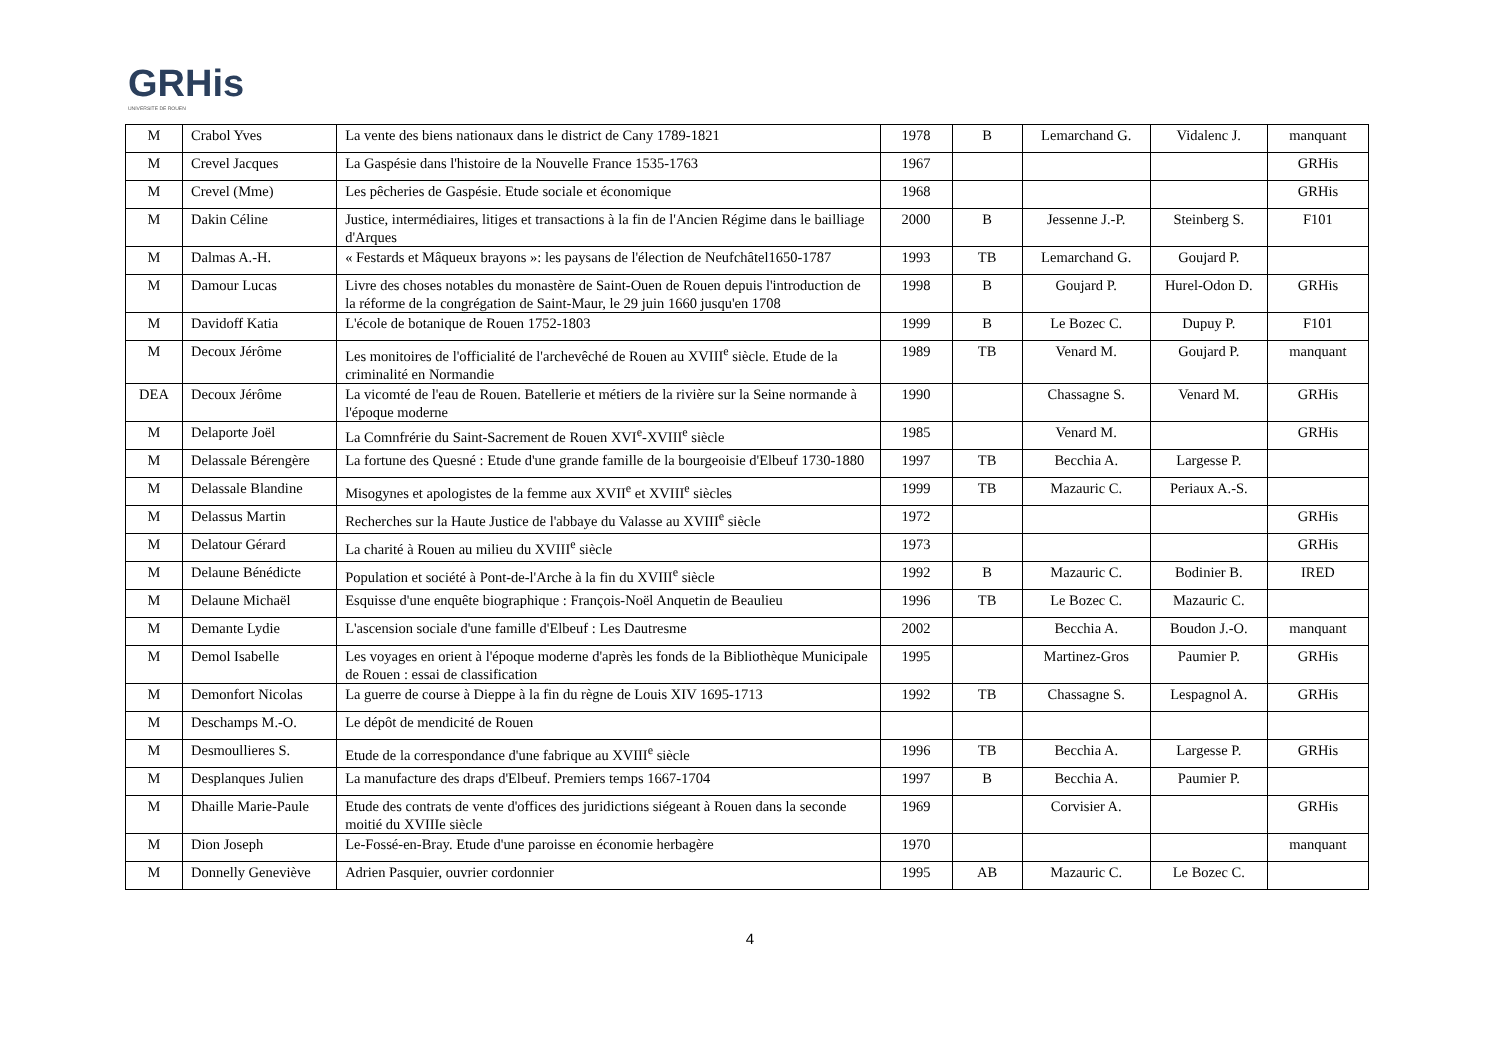GRHis
UNIVERSITE DE ROUEN
| M | Crabol Yves | La vente des biens nationaux dans le district de Cany 1789-1821 | 1978 | B | Lemarchand G. | Vidalenc J. | manquant |
| M | Crevel Jacques | La Gaspésie dans l'histoire de la Nouvelle France 1535-1763 | 1967 | | | | GRHis |
| M | Crevel (Mme) | Les pêcheries de Gaspésie. Etude sociale et économique | 1968 | | | | GRHis |
| M | Dakin Céline | Justice, intermédiaires, litiges et transactions à la fin de l'Ancien Régime dans le bailliage d'Arques | 2000 | B | Jessenne J.-P. | Steinberg S. | F101 |
| M | Dalmas A.-H. | « Festards et Mâqueux brayons »: les paysans de l'élection de Neufchâtel1650-1787 | 1993 | TB | Lemarchand G. | Goujard P. | |
| M | Damour Lucas | Livre des choses notables du monastère de Saint-Ouen de Rouen depuis l'introduction de la réforme de la congrégation de Saint-Maur, le 29 juin 1660 jusqu'en 1708 | 1998 | B | Goujard P. | Hurel-Odon D. | GRHis |
| M | Davidoff Katia | L'école de botanique de Rouen 1752-1803 | 1999 | B | Le Bozec C. | Dupuy P. | F101 |
| M | Decoux Jérôme | Les monitoires de l'officialité de l'archevêché de Rouen au XVIII<sup>e</sup> siècle. Etude de la criminalité en Normandie | 1989 | TB | Venard M. | Goujard P. | manquant |
| DEA | Decoux Jérôme | La vicomté de l'eau de Rouen. Batellerie et métiers de la rivière sur la Seine normande à l'époque moderne | 1990 | | Chassagne S. | Venard M. | GRHis |
| M | Delaporte Joël | La Comnfrérie du Saint-Sacrement de Rouen XVI<sup>e</sup>-XVIII<sup>e</sup> siècle | 1985 | | Venard M. | | GRHis |
| M | Delassale Bérengère | La fortune des Quesné : Etude d'une grande famille de la bourgeoisie d'Elbeuf 1730-1880 | 1997 | TB | Becchia A. | Largesse P. | |
| M | Delassale Blandine | Misogynes et apologistes de la femme aux XVII<sup>e</sup> et XVIII<sup>e</sup> siècles | 1999 | TB | Mazauric C. | Periaux A.-S. | |
| M | Delassus Martin | Recherches sur la Haute Justice de l'abbaye du Valasse au XVIII<sup>e</sup> siècle | 1972 | | | | GRHis |
| M | Delatour Gérard | La charité à Rouen au milieu du XVIII<sup>e</sup> siècle | 1973 | | | | GRHis |
| M | Delaune Bénédicte | Population et société à Pont-de-l'Arche à la fin du XVIII<sup>e</sup> siècle | 1992 | B | Mazauric C. | Bodinier B. | IRED |
| M | Delaune Michaël | Esquisse d'une enquête biographique : François-Noël Anquetin de Beaulieu | 1996 | TB | Le Bozec C. | Mazauric C. | |
| M | Demante Lydie | L'ascension sociale d'une famille d'Elbeuf : Les Dautresme | 2002 | | Becchia A. | Boudon J.-O. | manquant |
| M | Demol Isabelle | Les voyages en orient à l'époque moderne d'après les fonds de la Bibliothèque Municipale de Rouen : essai de classification | 1995 | | Martinez-Gros | Paumier P. | GRHis |
| M | Demonfort Nicolas | La guerre de course à Dieppe à la fin du règne de Louis XIV 1695-1713 | 1992 | TB | Chassagne S. | Lespagnol A. | GRHis |
| M | Deschamps M.-O. | Le dépôt de mendicité de Rouen | | | | | |
| M | Desmoullieres S. | Etude de la correspondance d'une fabrique au XVIII<sup>e</sup> siècle | 1996 | TB | Becchia A. | Largesse P. | GRHis |
| M | Desplanques Julien | La manufacture des draps d'Elbeuf. Premiers temps 1667-1704 | 1997 | B | Becchia A. | Paumier P. | |
| M | Dhaille Marie-Paule | Etude des contrats de vente d'offices des juridictions siégeant à Rouen dans la seconde moitié du XVIIIe siècle | 1969 | | Corvisier A. | | GRHis |
| M | Dion Joseph | Le-Fossé-en-Bray. Etude d'une paroisse en économie herbagère | 1970 | | | | manquant |
| M | Donnelly Geneviève | Adrien Pasquier, ouvrier cordonnier | 1995 | AB | Mazauric C. | Le Bozec C. | |
4